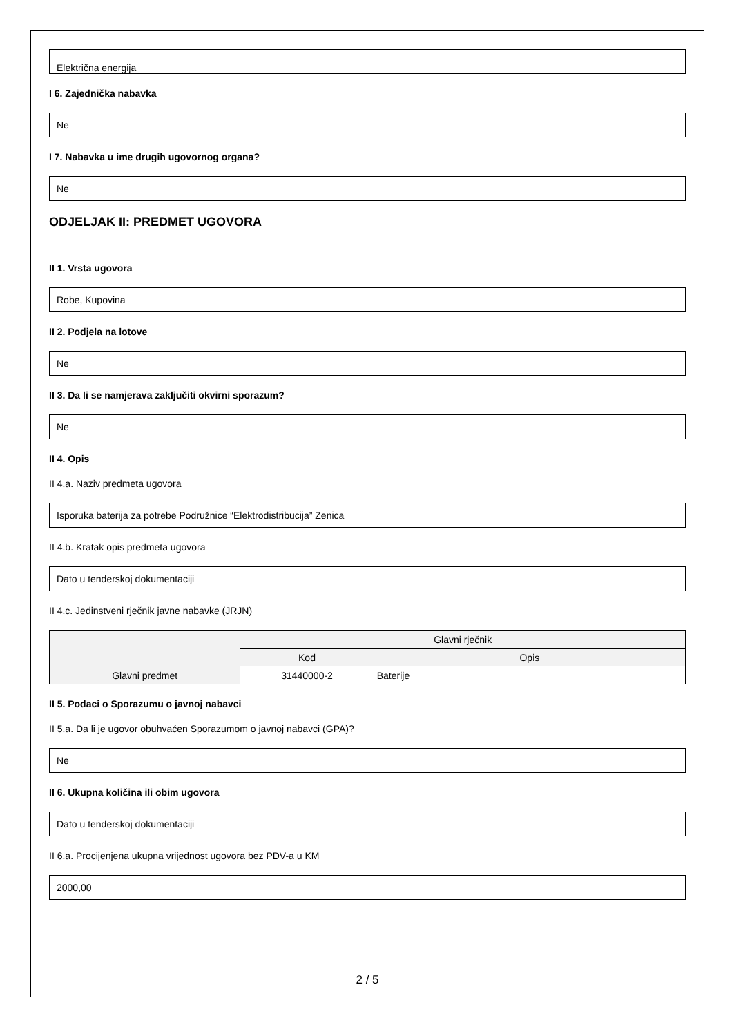Električna energija
I 6. Zajednička nabavka
Ne
I 7. Nabavka u ime drugih ugovornog organa?
Ne
ODJELJAK II: PREDMET UGOVORA
II 1. Vrsta ugovora
Robe, Kupovina
II 2. Podjela na lotove
Ne
II 3. Da li se namjerava zaključiti okvirni sporazum?
Ne
II 4. Opis
II 4.a. Naziv predmeta ugovora
Isporuka baterija za potrebe Podružnice “Elektrodistribucija” Zenica
II 4.b. Kratak opis predmeta ugovora
Dato u tenderskoj dokumentaciji
II 4.c. Jedinstveni rječnik javne nabavke (JRJN)
| | Glavni rječnik | |
| --- | --- | --- |
| | Kod | Opis |
| Glavni predmet | 31440000-2 | Baterije |
II 5. Podaci o Sporazumu o javnoj nabavci
II 5.a. Da li je ugovor obuhvaćen Sporazumom o javnoj nabavci (GPA)?
Ne
II 6. Ukupna količina ili obim ugovora
Dato u tenderskoj dokumentaciji
II 6.a. Procijenjena ukupna vrijednost ugovora bez PDV-a u KM
2000,00
2 / 5